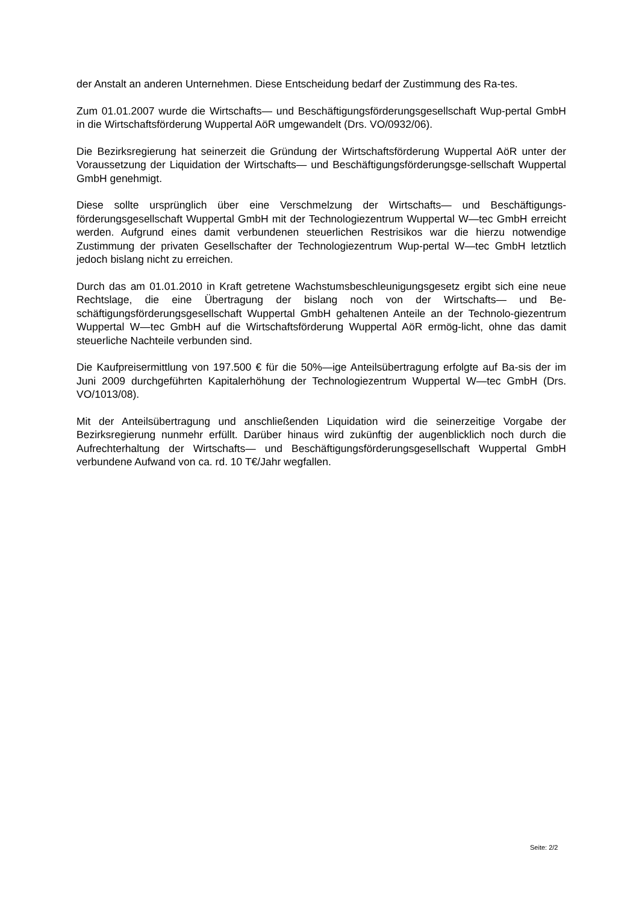der Anstalt an anderen Unternehmen. Diese Entscheidung bedarf der Zustimmung des Ra-tes.
Zum 01.01.2007 wurde die Wirtschafts— und Beschäftigungsförderungsgesellschaft Wup-pertal GmbH in die Wirtschaftsförderung Wuppertal AöR umgewandelt (Drs. VO/0932/06).
Die Bezirksregierung hat seinerzeit die Gründung der Wirtschaftsförderung Wuppertal AöR unter der Voraussetzung der Liquidation der Wirtschafts— und Beschäftigungsförderungsge-sellschaft Wuppertal GmbH genehmigt.
Diese sollte ursprünglich über eine Verschmelzung der Wirtschafts— und Beschäftigungs-förderungsgesellschaft Wuppertal GmbH mit der Technologiezentrum Wuppertal W—tec GmbH erreicht werden. Aufgrund eines damit verbundenen steuerlichen Restrisikos war die hierzu notwendige Zustimmung der privaten Gesellschafter der Technologiezentrum Wup-pertal W—tec GmbH letztlich jedoch bislang nicht zu erreichen.
Durch das am 01.01.2010 in Kraft getretene Wachstumsbeschleunigungsgesetz ergibt sich eine neue Rechtslage, die eine Übertragung der bislang noch von der Wirtschafts— und Be-schäftigungsförderungsgesellschaft Wuppertal GmbH gehaltenen Anteile an der Technolo-giezentrum Wuppertal W—tec GmbH auf die Wirtschaftsförderung Wuppertal AöR ermög-licht, ohne das damit steuerliche Nachteile verbunden sind.
Die Kaufpreisermittlung von 197.500 € für die 50%—ige Anteilsübertragung erfolgte auf Ba-sis der im Juni 2009 durchgeführten Kapitalerhöhung der Technologiezentrum Wuppertal W—tec GmbH (Drs. VO/1013/08).
Mit der Anteilsübertragung und anschließenden Liquidation wird die seinerzeitige Vorgabe der Bezirksregierung nunmehr erfüllt. Darüber hinaus wird zukünftig der augenblicklich noch durch die Aufrechterhaltung der Wirtschafts— und Beschäftigungsförderungsgesellschaft Wuppertal GmbH verbundene Aufwand von ca. rd. 10 T€/Jahr wegfallen.
Seite: 2/2